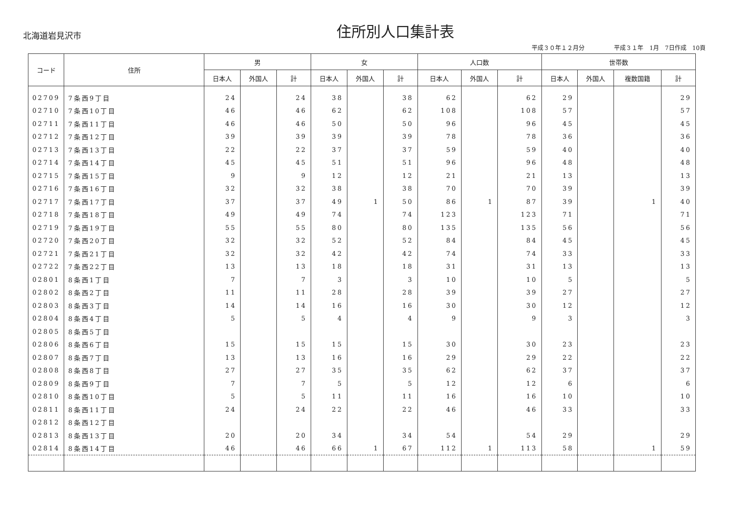北海道岩見沢市
住所別人口集計表
平成３０年１２月分　　　　　平成３１年　1月　7日作成　10頁
| コード | 住所 | 男 | | | 女 | | | 人口数 | | | 世帯数 | | | |
| --- | --- | --- | --- | --- | --- | --- | --- | --- | --- | --- | --- | --- | --- | --- |
| | | 日本人 | 外国人 | 計 | 日本人 | 外国人 | 計 | 日本人 | 外国人 | 計 | 日本人 | 外国人 | 複数国籍 | 計 |
| 02709 | 7条西9丁目 | 24 | | 24 | 38 | | 38 | 62 | | 62 | 29 | | | 29 |
| 02710 | 7条西10丁目 | 46 | | 46 | 62 | | 62 | 108 | | 108 | 57 | | | 57 |
| 02711 | 7条西11丁目 | 46 | | 46 | 50 | | 50 | 96 | | 96 | 45 | | | 45 |
| 02712 | 7条西12丁目 | 39 | | 39 | 39 | | 39 | 78 | | 78 | 36 | | | 36 |
| 02713 | 7条西13丁目 | 22 | | 22 | 37 | | 37 | 59 | | 59 | 40 | | | 40 |
| 02714 | 7条西14丁目 | 45 | | 45 | 51 | | 51 | 96 | | 96 | 48 | | | 48 |
| 02715 | 7条西15丁目 | 9 | | 9 | 12 | | 12 | 21 | | 21 | 13 | | | 13 |
| 02716 | 7条西16丁目 | 32 | | 32 | 38 | | 38 | 70 | | 70 | 39 | | | 39 |
| 02717 | 7条西17丁目 | 37 | | 37 | 49 | 1 | 50 | 86 | 1 | 87 | 39 | | 1 | 40 |
| 02718 | 7条西18丁目 | 49 | | 49 | 74 | | 74 | 123 | | 123 | 71 | | | 71 |
| 02719 | 7条西19丁目 | 55 | | 55 | 80 | | 80 | 135 | | 135 | 56 | | | 56 |
| 02720 | 7条西20丁目 | 32 | | 32 | 52 | | 52 | 84 | | 84 | 45 | | | 45 |
| 02721 | 7条西21丁目 | 32 | | 32 | 42 | | 42 | 74 | | 74 | 33 | | | 33 |
| 02722 | 7条西22丁目 | 13 | | 13 | 18 | | 18 | 31 | | 31 | 13 | | | 13 |
| 02801 | 8条西1丁目 | 7 | | 7 | 3 | | 3 | 10 | | 10 | 5 | | | 5 |
| 02802 | 8条西2丁目 | 11 | | 11 | 28 | | 28 | 39 | | 39 | 27 | | | 27 |
| 02803 | 8条西3丁目 | 14 | | 14 | 16 | | 16 | 30 | | 30 | 12 | | | 12 |
| 02804 | 8条西4丁目 | 5 | | 5 | 4 | | 4 | 9 | | 9 | 3 | | | 3 |
| 02805 | 8条西5丁目 | | | | | | | | | | | | | |
| 02806 | 8条西6丁目 | 15 | | 15 | 15 | | 15 | 30 | | 30 | 23 | | | 23 |
| 02807 | 8条西7丁目 | 13 | | 13 | 16 | | 16 | 29 | | 29 | 22 | | | 22 |
| 02808 | 8条西8丁目 | 27 | | 27 | 35 | | 35 | 62 | | 62 | 37 | | | 37 |
| 02809 | 8条西9丁目 | 7 | | 7 | 5 | | 5 | 12 | | 12 | 6 | | | 6 |
| 02810 | 8条西10丁目 | 5 | | 5 | 11 | | 11 | 16 | | 16 | 10 | | | 10 |
| 02811 | 8条西11丁目 | 24 | | 24 | 22 | | 22 | 46 | | 46 | 33 | | | 33 |
| 02812 | 8条西12丁目 | | | | | | | | | | | | | |
| 02813 | 8条西13丁目 | 20 | | 20 | 34 | | 34 | 54 | | 54 | 29 | | | 29 |
| 02814 | 8条西14丁目 | 46 | | 46 | 66 | 1 | 67 | 112 | 1 | 113 | 58 | | 1 | 59 |